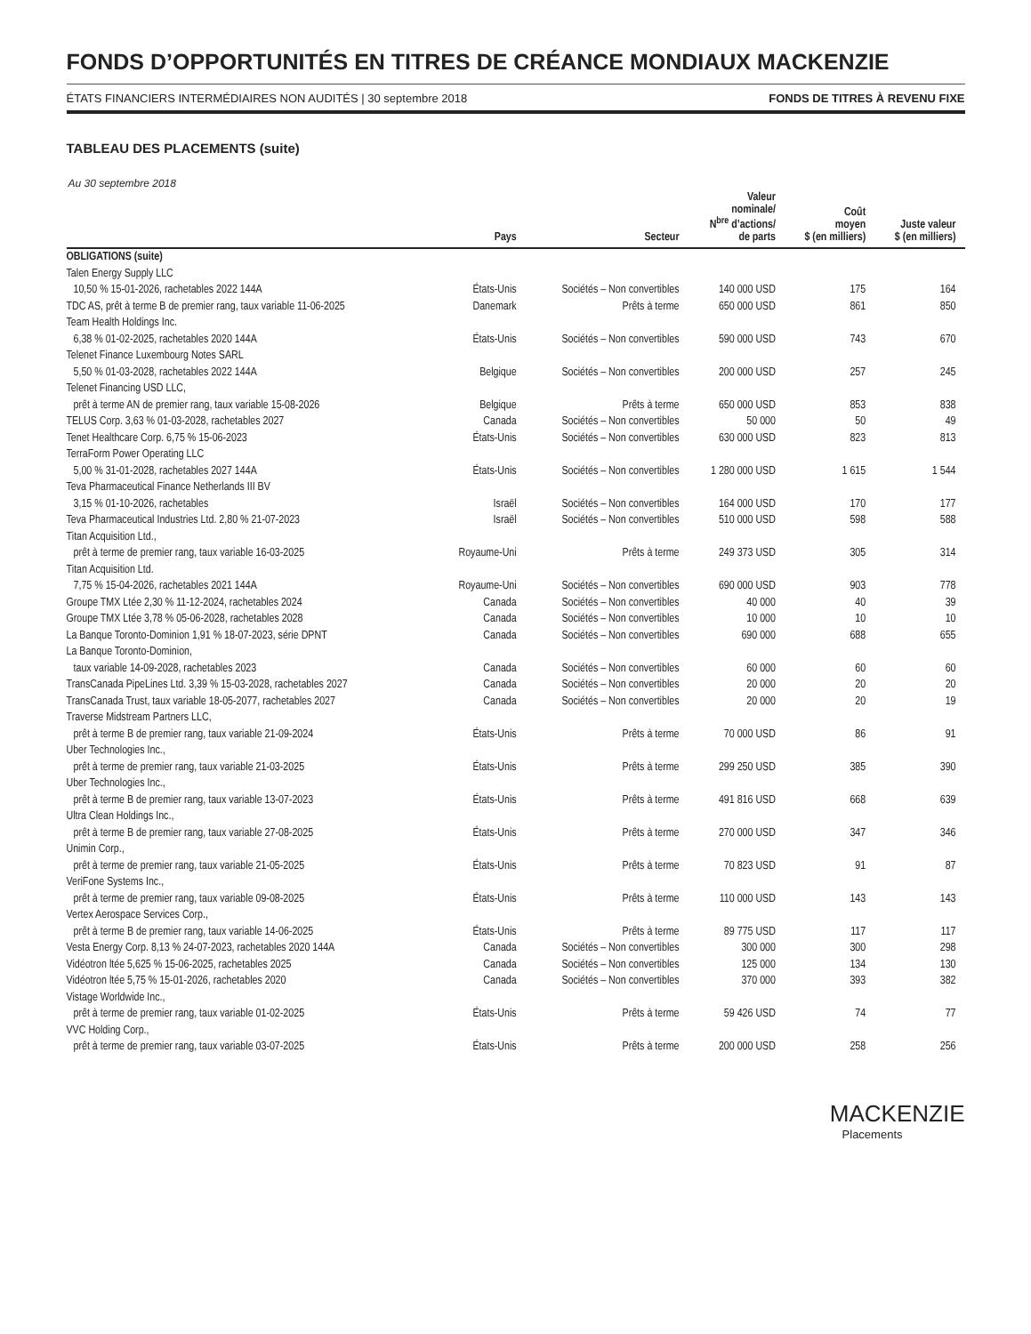FONDS D’OPPORTUNITÉS EN TITRES DE CRÉANCE MONDIAUX MACKENZIE
ÉTATS FINANCIERS INTERMÉDIAIRES NON AUDITÉS | 30 septembre 2018 FONDS DE TITRES À REVENU FIXE
TABLEAU DES PLACEMENTS (suite)
Au 30 septembre 2018
| | Pays | Secteur | Valeur nominale/ N<sup>bre</sup> d’actions/ de parts | Coût moyen $ (en milliers) | Juste valeur $ (en milliers) |
| --- | --- | --- | --- | --- | --- |
| OBLIGATIONS (suite) | | | | | |
| Talen Energy Supply LLC | | | | | |
| 10,50 % 15-01-2026, rachetables 2022 144A | États-Unis | Sociétés – Non convertibles | 140 000 USD | 175 | 164 |
| TDC AS, prêt à terme B de premier rang, taux variable 11-06-2025 | Danemark | Prêts à terme | 650 000 USD | 861 | 850 |
| Team Health Holdings Inc. | | | | | |
| 6,38 % 01-02-2025, rachetables 2020 144A | États-Unis | Sociétés – Non convertibles | 590 000 USD | 743 | 670 |
| Telenet Finance Luxembourg Notes SARL | | | | | |
| 5,50 % 01-03-2028, rachetables 2022 144A | Belgique | Sociétés – Non convertibles | 200 000 USD | 257 | 245 |
| Telenet Financing USD LLC, | | | | | |
| prêt à terme AN de premier rang, taux variable 15-08-2026 | Belgique | Prêts à terme | 650 000 USD | 853 | 838 |
| TELUS Corp. 3,63 % 01-03-2028, rachetables 2027 | Canada | Sociétés – Non convertibles | 50 000 | 50 | 49 |
| Tenet Healthcare Corp. 6,75 % 15-06-2023 | États-Unis | Sociétés – Non convertibles | 630 000 USD | 823 | 813 |
| TerraForm Power Operating LLC | | | | | |
| 5,00 % 31-01-2028, rachetables 2027 144A | États-Unis | Sociétés – Non convertibles | 1 280 000 USD | 1 615 | 1 544 |
| Teva Pharmaceutical Finance Netherlands III BV | | | | | |
| 3,15 % 01-10-2026, rachetables | Israël | Sociétés – Non convertibles | 164 000 USD | 170 | 177 |
| Teva Pharmaceutical Industries Ltd. 2,80 % 21-07-2023 | Israël | Sociétés – Non convertibles | 510 000 USD | 598 | 588 |
| Titan Acquisition Ltd., | | | | | |
| prêt à terme de premier rang, taux variable 16-03-2025 | Royaume-Uni | Prêts à terme | 249 373 USD | 305 | 314 |
| Titan Acquisition Ltd. | | | | | |
| 7,75 % 15-04-2026, rachetables 2021 144A | Royaume-Uni | Sociétés – Non convertibles | 690 000 USD | 903 | 778 |
| Groupe TMX Ltée 2,30 % 11-12-2024, rachetables 2024 | Canada | Sociétés – Non convertibles | 40 000 | 40 | 39 |
| Groupe TMX Ltée 3,78 % 05-06-2028, rachetables 2028 | Canada | Sociétés – Non convertibles | 10 000 | 10 | 10 |
| La Banque Toronto-Dominion 1,91 % 18-07-2023, série DPNT | Canada | Sociétés – Non convertibles | 690 000 | 688 | 655 |
| La Banque Toronto-Dominion, | | | | | |
| taux variable 14-09-2028, rachetables 2023 | Canada | Sociétés – Non convertibles | 60 000 | 60 | 60 |
| TransCanada PipeLines Ltd. 3,39 % 15-03-2028, rachetables 2027 | Canada | Sociétés – Non convertibles | 20 000 | 20 | 20 |
| TransCanada Trust, taux variable 18-05-2077, rachetables 2027 | Canada | Sociétés – Non convertibles | 20 000 | 20 | 19 |
| Traverse Midstream Partners LLC, | | | | | |
| prêt à terme B de premier rang, taux variable 21-09-2024 | États-Unis | Prêts à terme | 70 000 USD | 86 | 91 |
| Uber Technologies Inc., | | | | | |
| prêt à terme de premier rang, taux variable 21-03-2025 | États-Unis | Prêts à terme | 299 250 USD | 385 | 390 |
| Uber Technologies Inc., | | | | | |
| prêt à terme B de premier rang, taux variable 13-07-2023 | États-Unis | Prêts à terme | 491 816 USD | 668 | 639 |
| Ultra Clean Holdings Inc., | | | | | |
| prêt à terme B de premier rang, taux variable 27-08-2025 | États-Unis | Prêts à terme | 270 000 USD | 347 | 346 |
| Unimin Corp., | | | | | |
| prêt à terme de premier rang, taux variable 21-05-2025 | États-Unis | Prêts à terme | 70 823 USD | 91 | 87 |
| VeriFone Systems Inc., | | | | | |
| prêt à terme de premier rang, taux variable 09-08-2025 | États-Unis | Prêts à terme | 110 000 USD | 143 | 143 |
| Vertex Aerospace Services Corp., | | | | | |
| prêt à terme B de premier rang, taux variable 14-06-2025 | États-Unis | Prêts à terme | 89 775 USD | 117 | 117 |
| Vesta Energy Corp. 8,13 % 24-07-2023, rachetables 2020 144A | Canada | Sociétés – Non convertibles | 300 000 | 300 | 298 |
| Vidéotron ltée 5,625 % 15-06-2025, rachetables 2025 | Canada | Sociétés – Non convertibles | 125 000 | 134 | 130 |
| Vidéotron ltée 5,75 % 15-01-2026, rachetables 2020 | Canada | Sociétés – Non convertibles | 370 000 | 393 | 382 |
| Vistage Worldwide Inc., | | | | | |
| prêt à terme de premier rang, taux variable 01-02-2025 | États-Unis | Prêts à terme | 59 426 USD | 74 | 77 |
| VVC Holding Corp., | | | | | |
| prêt à terme de premier rang, taux variable 03-07-2025 | États-Unis | Prêts à terme | 200 000 USD | 258 | 256 |
MACKENZIE
Placements